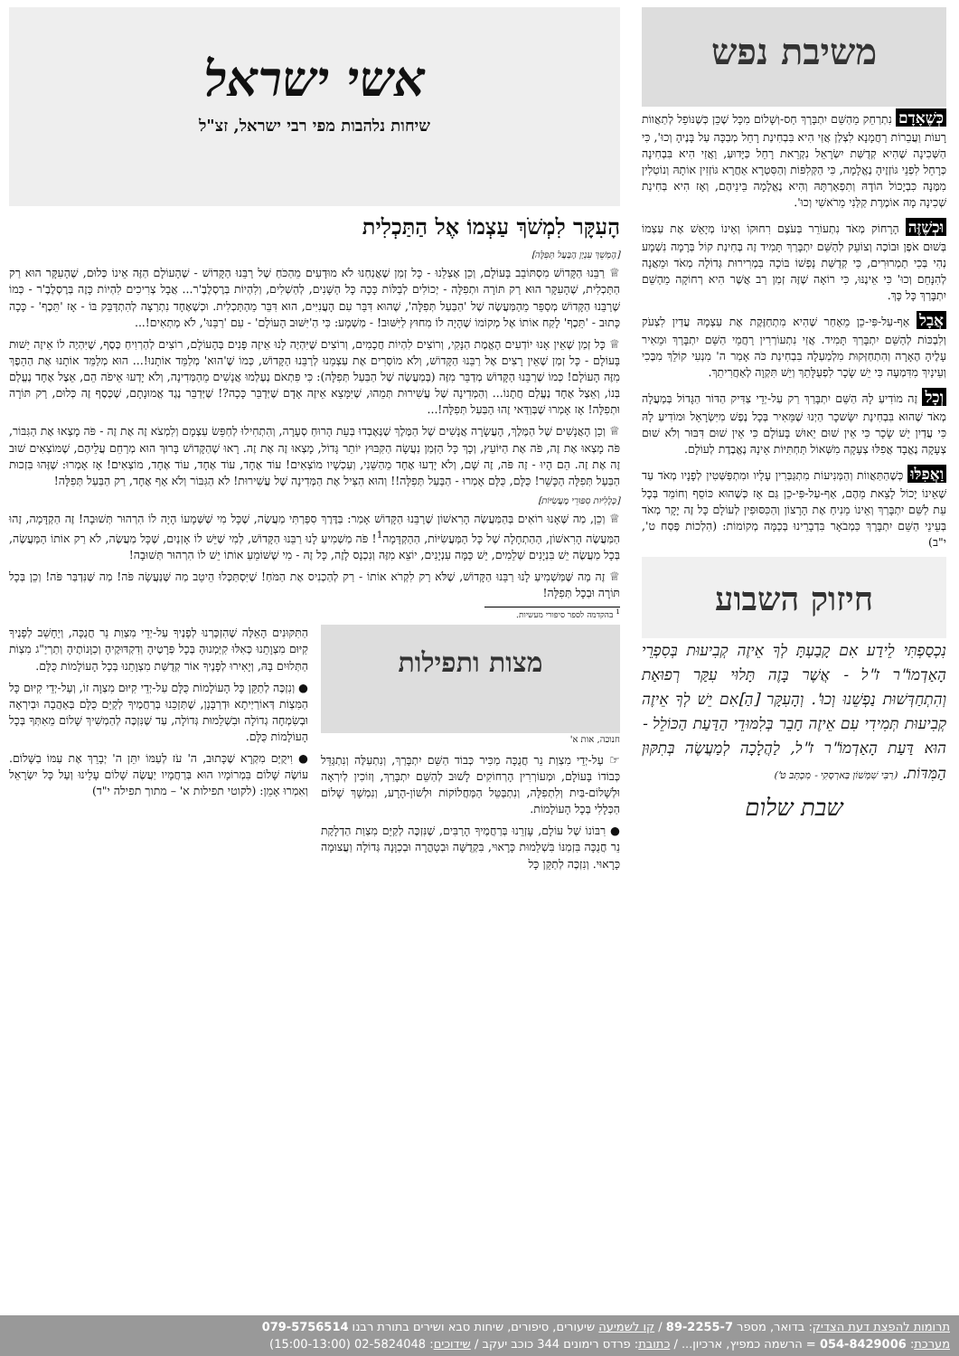משיבת נפש
כְּשֶׁאָדָם נִתְרַחֵק מֵהַשֵּׁם יִתְבָּרַךְ חַס-וְשָׁלוֹם מִכָּל שֶׁכֵּן כְּשֶׁנּוֹפֵל לְתַאֲווֹת רָעוֹת וַעֲבֵרוֹת רַחֲמָנָא לִצְלַן אֲזַי הִיא בִּבְחִינַת רָחֵל מְבַכָּה עַל בָּנֶיהָ וְכוּ', כִּי הַשְּׁכִינָה שֶׁהִיא קְדֻשַּׁת יִשְׂרָאֵל נִקְרֵאת רָחֵל כַּיָּדוּעַ, וַאֲזַי הִיא בִּבְחִינָה כְּרָחֵל לִפְנֵי גּוֹזְזֶיהָ נֶאֱלָמָה, כִּי הַקְּלִפּוֹת וְהַסִּטְרָא אַחֲרָא גּוֹזְזִין אוֹתָהּ וְנוֹטְלִין מִמֶּנָּה כִּבְיָכוֹל הוֹדָהּ וְתִפְאַרְתָּהּ וְהִיא נֶאֱלָמָה בֵּינֵיהֶם, וְאָז הִיא בְּחִינַת שְׁכִינָה מָה אוֹמֶרֶת קַלַּנִי מֵרֹאשִׁי וְכוּ'.
וּכְשֶׁזֶּה הָרָחוֹק מְאֹד נִתְעוֹרֵר בְּעֹצֶם רִחוּקוֹ וְאֵינוֹ מְיָאֵשׁ אֶת עַצְמוֹ בְּשׁוּם אֹפֶן וּבוֹכֶה וְצוֹעֵק לְהַשֵּׁם יִתְבָּרַךְ תָּמִיד זֶה בְּחִינַת קוֹל בְּרָמָה נִשְׁמָע נְהִי בְּכִי תַמְרוּרִים, כִּי קְדֻשַּׁת נַפְשׁוֹ בּוֹכָה בִּמְרִירוּת גְּדוֹלָה מְאֹד וּמֵאֲנָה לְהִנָּחֵם וְכוּ' כִּי אֵינֶנּוּ, כִּי רוֹאָה שֶׁזֶּה זְמַן רַב אֲשֶׁר הִיא רְחוֹקָה מֵהַשֵּׁם יִתְבָּרַךְ כָּל כָּךְ.
אֲבָל אַף-עַל-פִּי-כֵן מֵאַחַר שֶׁהִיא מִתְחַזֶּקֶת אֶת עַצְמָהּ עֲדַיִן לִצְעֹק וְלִבְכּוֹת לְהַשֵּׁם יִתְבָּרַךְ תָּמִיד. אֲזַי נִתְעוֹרְרִין רַחֲמֵי הַשֵּׁם יִתְבָּרַךְ וּמֵאִיר עָלֶיהָ הֶאָרָה וְהִתְחַזְּקוּת מִלְמַעְלָה בִּבְחִינַת כֹּה אָמַר ה' מִנְעִי קוֹלֵךְ מִבֶּכִי וְעֵינַיִךְ מִדִּמְעָה כִּי יֵשׁ שָׂכָר לִפְעֻלָּתֵךְ וְיֵשׁ תִּקְוָה לְאַחֲרִיתֵךְ.
וְכָל זֶה מוֹדִיעַ לָהּ הַשֵּׁם יִתְבָּרַךְ רַק עַל-יְדֵי צַדִּיק הַדּוֹר הַגָּדוֹל בְּמַעֲלָה מְאֹד שֶׁהוּא בִּבְחִינַת יִשָּׂשכָר הַיְנוּ שֶׁמֵּאִיר בְּכָל נֶפֶשׁ מִיִּשְׂרָאֵל וּמוֹדִיעַ לָהּ כִּי עֲדַיִן יֵשׁ שָׂכָר כִּי אֵין שׁוּם יֵאוּשׁ בָּעוֹלָם כִּי אֵין שׁוּם דִּבּוּר וְלֹא שׁוּם צְעָקָה נֶאֱבָד אֲפִלּוּ צְעָקָה מִשְּׁאוֹל תַּחְתִּיּוֹת אֵינָהּ נֶאֱבֶדֶת לְעוֹלָם.
וַאֲפִלּוּ כְּשֶׁהַתַּאֲווֹת וְהַמְּנִיעוֹת מִתְגַּבְּרִין עָלָיו וּמִתְפַּשְּׁטִין לְפָנָיו מְאֹד עַד שֶׁאֵינוֹ יָכוֹל לָצֵאת מֵהֶם, אַף-עַל-פִּי-כֵן גַּם אָז כְּשֶׁהוּא כּוֹסֵף וְחוֹמֵד בְּכָל עֵת לַשֵּׁם יִתְבָּרַךְ וְאֵינוֹ מֵנִיחַ אֶת הָרָצוֹן וְהַכִּסּוּפִין לְעוֹלָם כָּל זֶה יָקָר מְאֹד בְּעֵינֵי הַשֵּׁם יִתְבָּרַךְ כַּמְבֹאָר בִּדְבָרֵינוּ בְּכַמָּה מְקוֹמוֹת: (הִלְכוֹת פֶּסַח ט', י"ב)
חיזוק השבוע
נִכְסַפְתִּי לֵידַע אִם קָבַעְתָּ לְךָ אֵיזֶה קְבִיעוּת בְּסִפְרֵי הָאַדְמוֹ"ר ז"ל - אֲשֶׁר בָּזֶה תָּלוּי עִקַּר רְפוּאַת וְהִתְחַדְּשׁוּת נַפְשֵׁנוּ וְכוּ'. וְהָעִקָּר [הַ]אִם יֵשׁ לְךָ אֵיזֶה קְבִיעוּת תְּמִידִי עִם אֵיזֶה חָבֵר בְּלִמּוּדֵי הַדַּעַת הַכּוֹלֵל - הוּא דַּעַת הָאַדְמוֹ"ר ז"ל, לַהֲלָכָה לְמַעֲשֶׂה בְּתִקּוּן הַמִּדּוֹת. (רַבִּי שִׁמְשׁוֹן בַּארְסְקִי - מִכְתָּב ט')
שבת שלום
אשי ישראל
שיחות נלהבות מפי רבי ישראל, זצ"ל
הָעִקָּר לִמְשֹׁךְ עַצְמוֹ אֶל הַתַּכְלִית
[הֶמְשֵׁךְ עִנְיַן הַבַּעַל תְּפִלָּה]
♕ רַבֵּנוּ הַקָּדוֹשׁ מִסְתּוֹבֵב בָּעוֹלָם, וְכֵן אֶצְלֵנוּ - כָּל זְמַן שֶׁאֲנַחְנוּ לֹא מוּדָעִים מֵהַכֹּחַ שֶׁל רַבֵּנוּ הַקָּדוֹשׁ - שֶׁהָעוֹלָם הַזֶּה אֵינוֹ כְּלוּם, שֶׁהָעִקָּר הוּא רַק הַתַּכְלִית, שֶׁהָעִקָּר הוּא רַק תּוֹרָה וּתְפִלָּה - יְכוֹלִים לְבַלּוֹת כָּכָה כָּל הַשָּׁנִים, לְהַשְׁלִים, וְלִהְיוֹת בְּרֶסְלֶבֶ'ר... אֲבָל צְרִיכִים לִהְיוֹת כָּזֶה בְּרֶסְלֶבֶ'ר - כְּמוֹ שֶׁרַבֵּנוּ הַקָּדוֹשׁ מְסַפֵּר מֵהַמַּעֲשֶׂה שֶׁל 'הַבַּעַל תְּפִלָּה', שֶׁהוּא דִּבֵּר עִם הָעֲנִיִּים, הוּא דִּבֵּר מֵהַתַּכְלִית. וּכְשֶׁאֶחָד נִתְרַצָּה לְהִתְדַּבֵּק בּוֹ - אָז 'תֵּכֶף' - כָּכָה כָּתוּב - 'תֵּכֶף' לָקַח אוֹתוֹ אֶל מְקוֹמוֹ שֶׁהָיָה לוֹ מִחוּץ לַיִּשּׁוּב! - מַשְׁמָע: כִּי הַ'יִּשּׁוּב הָעוֹלָם' - עִם 'רַבֵּנוּ', לֹא מַתְאִים!...
♕ כָּל זְמַן שֶׁאֵין אָנוּ יוֹדְעִים הָאֱמֶת הַנָּקִי, וְרוֹצִים לִהְיוֹת חֲכָמִים, וְרוֹצִים שֶׁיִּהְיֶה לָנוּ אֵיזֶה פָּנִים בְּהָעוֹלָם, רוֹצִים לְהַרְוִיחַ כֶּסֶף, שֶׁיִּהְיֶה לוֹ אֵיזֶה יֵשׁוּת בָּעוֹלָם - כָּל זְמַן שֶׁאֵין רָצִים אֶל רַבֵּנוּ הַקָּדוֹשׁ, וְלֹא מוֹסְרִים אֶת עַצְמֵנוּ לְרַבֵּנוּ הַקָּדוֹשׁ, כְּמוֹ שֶׁ'הוּא' מְלַמֵּד אוֹתָנוּ!... הוּא מְלַמֵּד אוֹתָנוּ אֶת הַהֵפֶךְ מִזֶּה הָעוֹלָם! כְּמוֹ שֶׁרַבֵּנוּ הַקָּדוֹשׁ מְדַבֵּר מִזֶּה (בְּמַעֲשֶׂה שֶׁל הַבַּעַל תְּפִלָּה): כִּי פִּתְאֹם נֶעֶלְמוּ אֲנָשִׁים מֵהַמְּדִינָה, וְלֹא יָדְעוּ אֵיפֹה הֵם, אֵצֶל אֶחָד נֶעֱלַם בְּנוֹ, וְאֵצֶל אֶחָד נֶעֱלַם חֲתָנוֹ... וְהַמְּדִינָה שֶׁל עֲשִׁירוּת תְּמֵהוּ, שֶׁיִּמָּצֵא אֵיזֶה אָדָם שֶׁיְּדַבֵּר כָּכָה?! שֶׁיְּדַבֵּר נֶגֶד אֱמוּנָתָם, שֶׁכֶּסֶף זֶה כְּלוּם, רַק תּוֹרָה וּתְפִלָּה! אָז אָמְרוּ שֶׁבְּוַדַּאי זֶהוּ הַבַּעַל תְּפִלָּה!...
♕ וְכֵן הָאֲנָשִׁים שֶׁל הַמֶּלֶךְ, הָעֲשָׂרָה אֲנָשִׁים שֶׁל הַמֶּלֶךְ שֶׁנֶּאֶבְדוּ בְּעֵת הָרוּחַ סְעָרָה, וְהִתְחִילוּ לְחַפֵּשׂ עַצְמָם וְלִמְצֹא זֶה אֶת זֶה - פֹּה מָצְאוּ אֶת הַגִּבּוֹר, פֹּה מָצְאוּ אֶת זֶה, פֹּה אֶת הַיּוֹעֵץ, וְכָךְ כָּל הַזְּמַן נַעֲשָׂה הַקִּבּוּץ יוֹתֵר גָּדוֹל, מָצְאוּ זֶה אֶת זֶה. רָאוּ שֶׁהַקָּדוֹשׁ בָּרוּךְ הוּא מְרַחֵם עֲלֵיהֶם, שֶׁמּוֹצְאִים שׁוּב זֶה אֶת זֶה. הֵם הָיוּ - זֶה פֹּה, זֶה שָׁם, וְלֹא יָדְעוּ אֶחָד מֵהַשֵּׁנִי, וְעַכְשָׁיו מוֹצְאִים! עוֹד אֶחָד, עוֹד אֶחָד, עוֹד אֶחָד, מוֹצְאִים! אָז אָמְרוּ: שֶׁזֶּהוּ בִּזְכוּת הַבַּעַל תְּפִלָּה הַכָּשֵׁר! כֻּלָּם, כֻּלָּם אָמְרוּ - הַבַּעַל תְּפִלָּה!! וְהוּא הִצִּיל אֶת הַמְּדִינָה שֶׁל עֲשִׁירוּת! לֹא הַגִּבּוֹר וְלֹא אַף אֶחָד, רַק הַבַּעַל תְּפִלָּה!
[כְּלָלִיּוּת סִפּוּרֵי מַעֲשִׂיּוֹת]
♕ וְכֵן, מַה שֶּׁאָנוּ רוֹאִים בְּהַמַּעֲשֶׂה הָרִאשׁוֹן שֶׁרַבֵּנוּ הַקָּדוֹשׁ אָמַר: בַּדֶּרֶךְ סִפַּרְתִּי מַעֲשֶׂה, שֶׁכָּל מִי שֶׁשְּׁמָעוֹ הָיָה לוֹ הִרְהוּר תְּשׁוּבָה! זֶה הַקְדָּמָה, זֶהוּ הַמַּעֲשֶׂה הָרִאשׁוֹן, הַהַתְחָלָה שֶׁל כָּל הַמַּעֲשִׂיּוֹת, הַהַקְדָּמָה<sup>1</sup>! פֹּה מַשְׁמִיעַ לָנוּ רַבֵּנוּ הַקָּדוֹשׁ, לְמִי שֶׁיֵּשׁ לוֹ אָזְנַיִם, שֶׁכָּל מַעֲשֶׂה, לֹא רַק אוֹתוֹ הַמַּעֲשֶׂה, בְּכָל מַעֲשֶׂה יֵשׁ בִּנְיָנִים שְׁלֵמִים, יֵשׁ כַּמָּה עִנְיָנִים, יוֹצֵא מִזֶּה וְנִכְנָס לָזֶה, כָּל זֶה - מִי שֶׁשּׁוֹמֵעַ אוֹתוֹ יֵשׁ לוֹ הִרְהוּר תְּשׁוּבָה!
♕ זֶה מַה שֶּׁמַּשְׁמִיעַ לָנוּ רַבֵּנוּ הַקָּדוֹשׁ, שֶׁלֹּא רַק לִקְרֹא אוֹתוֹ - רַק לְהַכְנִיס אֶת הַמֹּחַ! שֶׁיִּסְתַּכְּלוּ הֵיטֵב מַה שֶּׁנַּעֲשָׂה פֹּה! מַה שֶּׁנִּדְבַּר פֹּה! וְכֵן בְּכָל תּוֹרָה וּבְכָל תְּפִלָּה!
<sup>1</sup> בהקדמה לספר סיפורי מעשיות.
מצות ותפילות
חנוכה, אות א'
☞ עַל-יְדֵי מִצְוַת נֵר חֲנֻכָּה מַכִּיר כְּבוֹד הַשֵּׁם יִתְבָּרַךְ, וְנִתְעַלֶּה וְנִתְגַּדֵּל כְּבוֹדוֹ בָּעוֹלָם, וּמְעוֹרְרִין הָרְחוֹקִים לָשׁוּב לְהַשֵּׁם יִתְבָּרַךְ, וְזוֹכִין לְיִרְאָה וּלְשָׁלוֹם-בַּיִת וְלִתְפִלָּה, וְנִתְבַּטֵּל הַמַּחֲלוֹקוֹת וּלְשׁוֹן-הָרָע, וְנִמְשָׁךְ שָׁלוֹם הַכְּלָלִי בְּכָל הָעוֹלָמוֹת.
● רִבּוֹנוֹ שֶׁל עוֹלָם, עָזְרֵנוּ בְּרַחֲמֶיךָ הָרַבִּים, שֶׁנִּזְכֶּה לְקַיֵּם מִצְוַת הַדְלָקַת נֵר חֲנֻכָּה בִּזְמַנּוֹ בִּשְׁלֵמוּת כָּרָאוּי, בִּקְדֻשָּׁה וּבְטָהֳרָה וּבְכַוָּנָה גְּדוֹלָה וַעֲצוּמָה כָּרָאוּי. וְנִזְכֶּה לְתַקֵּן כָּל
הַתִּקּוּנִים הָאֵלֶּה שֶׁהִזְכַּרְנוּ לְפָנֶיךָ עַל-יְדֵי מִצְוַת נֵר חֲנֻכָּה, וְיֵחָשֵׁב לְפָנֶיךָ קִיּוּם מִצְוָתֵנוּ כְּאִלּוּ קִיַּמְנוּהָ בְּכָל פְּרָטֶיהָ וְדִקְדּוּקֶיהָ וְכַוָּנוֹתֶיהָ וְתַרְיַ"ג מִצְוֹת הַתְּלוּיִם בָּהּ, וְיָאִירוּ לְפָנֶיךָ אוֹר קְדֻשַּׁת מִצְוָתֵנוּ בְּכָל הָעוֹלָמוֹת כֻּלָּם.
● וְנִזְכֶּה לְתַקֵּן כָּל הָעוֹלָמוֹת כֻּלָּם עַל-יְדֵי קִיּוּם מִצְוָה זוֹ, וְעַל-יְדֵי קִיּוּם כָּל הַמִּצְוֹת דְּאוֹרַיְיתָא וּדְרַבָּנָן, שֶׁתְּזַכֵּנוּ בְּרַחֲמֶיךָ לְקַיֵּם כֻּלָּם בְּאַהֲבָה וּבְיִרְאָה וּבְשִׂמְחָה גְדוֹלָה וּבִשְׁלֵמוּת גְּדוֹלָה, עַד שֶׁנִּזְכֶּה לְהַמְשִׁיךְ שָׁלוֹם מֵאִתְּךָ בְּכָל הָעוֹלָמוֹת כֻּלָּם.
● וִיקֻיַּם מִקְרָא שֶׁכָּתוּב, ה' עֹז לְעַמּוֹ יִתֵּן ה' יְבָרֵךְ אֶת עַמּוֹ בַשָּׁלוֹם. עוֹשֶׂה שָׁלוֹם בִּמְרוֹמָיו הוּא בְּרַחֲמָיו יַעֲשֶׂה שָׁלוֹם עָלֵינוּ וְעַל כָּל יִשְׂרָאֵל וְאִמְרוּ אָמֵן: (לקוטי תפילות א' – מתוך תפילה י"ד)
תרומות להפצת דעת הצדיק: בדואר, מספר 89-2255-7 / קו לשמיעה שיעורים, סיפורים, שיחות סבא ושירים בתורת רבנו 079-5756514
מערכת: 054-8429006 = הרשמה כמפיץ, ארכיון... / כתובת: פרדס רימונים 344 כוכב יעקב / שידוכים: 02-5824048 (15:00-13:00)